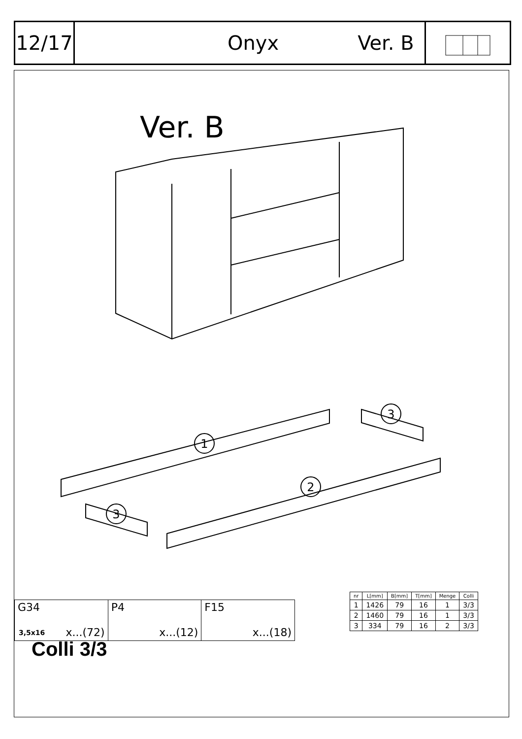12/17
Onyx Ver. B
Ver. B
1
2
3
3
Colli 3/3
G34
3,5x16 x...(72)
P4
x...(12)
F15
x...(18)
| nr | L[mm] | B[mm] | T[mm] | Menge | Colli |
| --- | --- | --- | --- | --- | --- |
| 1 | 1426 | 79 | 16 | 1 | 3/3 |
| 2 | 1460 | 79 | 16 | 1 | 3/3 |
| 3 | 334 | 79 | 16 | 2 | 3/3 |